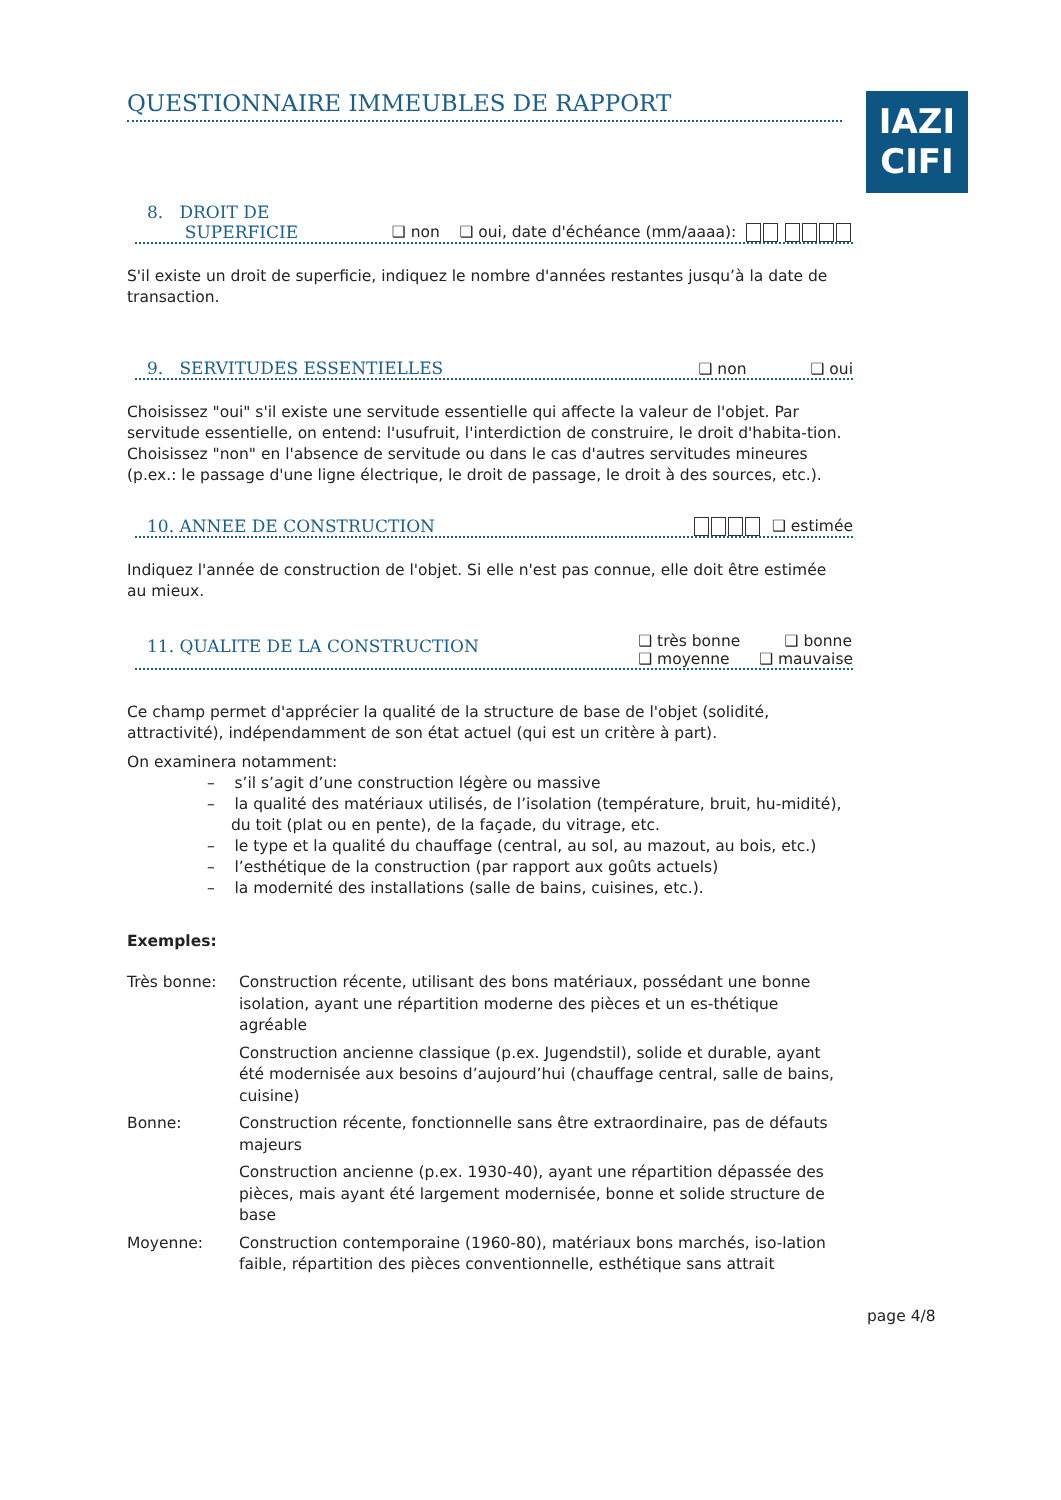IAZI
CIFI
QUESTIONNAIRE IMMEUBLES DE RAPPORT
8. DROIT DE
SUPERFICIE
❑ non ❑ oui, date d'échéance (mm/aaaa):
S'il existe un droit de superficie, indiquez le nombre d'années restantes jusqu’à la date de transaction.
9. SERVITUDES ESSENTIELLES
❑ non ❑ oui
Choisissez "oui" s'il existe une servitude essentielle qui affecte la valeur de l'objet. Par servitude essentielle, on entend: l'usufruit, l'interdiction de construire, le droit d'habita-tion.
Choisissez "non" en l'absence de servitude ou dans le cas d'autres servitudes mineures (p.ex.: le passage d'une ligne électrique, le droit de passage, le droit à des sources, etc.).
10. ANNEE DE CONSTRUCTION
❑ estimée
Indiquez l'année de construction de l'objet. Si elle n'est pas connue, elle doit être estimée au mieux.
11. QUALITE DE LA CONSTRUCTION
❑ très bonne ❑ bonne
❑ moyenne ❑ mauvaise
Ce champ permet d'apprécier la qualité de la structure de base de l'objet (solidité, attractivité), indépendamment de son état actuel (qui est un critère à part).
On examinera notamment:
– s’il s’agit d’une construction légère ou massive
– la qualité des matériaux utilisés, de l’isolation (température, bruit, hu-midité), du toit (plat ou en pente), de la façade, du vitrage, etc.
– le type et la qualité du chauffage (central, au sol, au mazout, au bois, etc.)
– l’esthétique de la construction (par rapport aux goûts actuels)
– la modernité des installations (salle de bains, cuisines, etc.).
Exemples:
Très bonne: Construction récente, utilisant des bons matériaux, possédant une bonne isolation, ayant une répartition moderne des pièces et un es-thétique agréable
Construction ancienne classique (p.ex. Jugendstil), solide et durable, ayant été modernisée aux besoins d’aujourd’hui (chauffage central, salle de bains, cuisine)
Bonne: Construction récente, fonctionnelle sans être extraordinaire, pas de défauts majeurs
Construction ancienne (p.ex. 1930-40), ayant une répartition dépassée des pièces, mais ayant été largement modernisée, bonne et solide structure de base
Moyenne: Construction contemporaine (1960-80), matériaux bons marchés, iso-lation faible, répartition des pièces conventionnelle, esthétique sans attrait
page 4/8